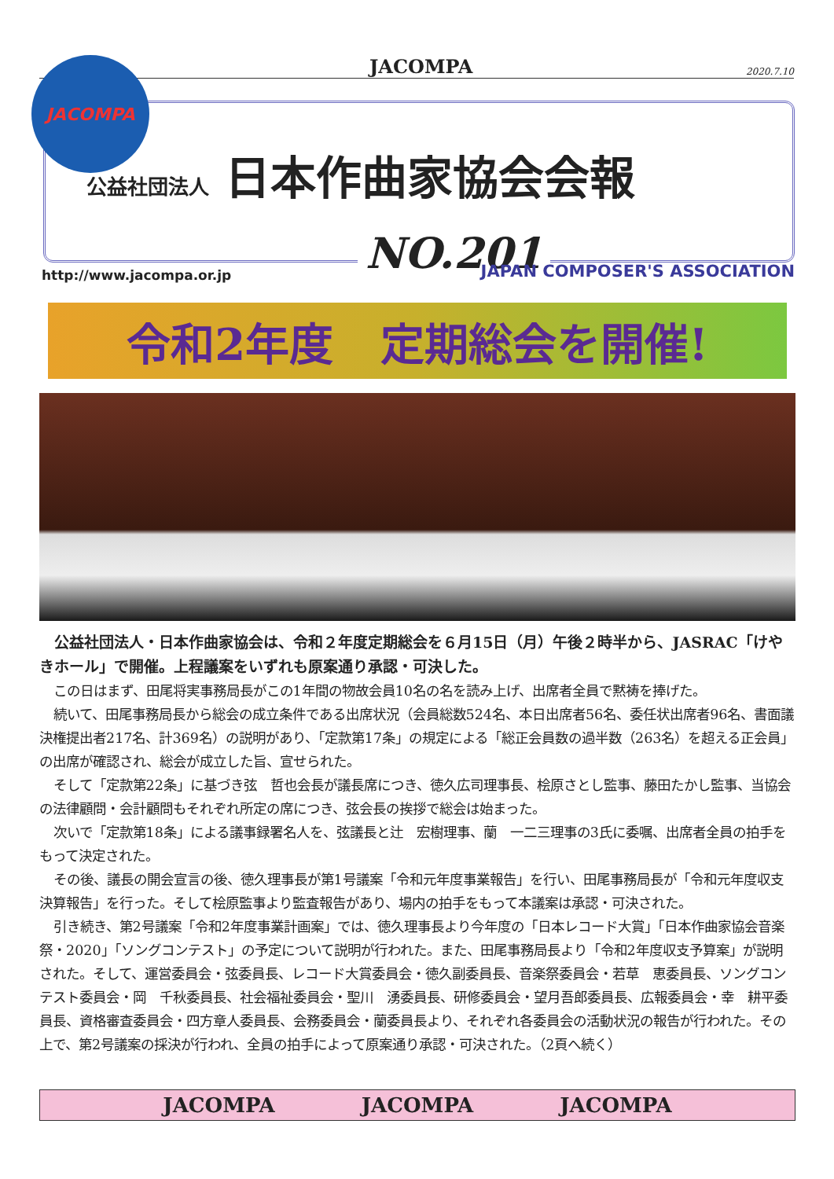JACOMPA 2020.7.10
JACOMPA
公益社団法人 日本作曲家協会会報
NO.201
http://www.jacompa.or.jp JAPAN COMPOSER'S ASSOCIATION
令和2年度 定期総会を開催!
公益社団法人・日本作曲家協会は、令和２年度定期総会を６月15日（月）午後２時半から、JASRAC「けやきホール」で開催。上程議案をいずれも原案通り承認・可決した。
この日はまず、田尾将実事務局長がこの1年間の物故会員10名の名を読み上げ、出席者全員で黙祷を捧げた。
続いて、田尾事務局長から総会の成立条件である出席状況（会員総数524名、本日出席者56名、委任状出席者96名、書面議決権提出者217名、計369名）の説明があり、「定款第17条」の規定による「総正会員数の過半数（263名）を超える正会員」の出席が確認され、総会が成立した旨、宣せられた。
そして「定款第22条」に基づき弦　哲也会長が議長席につき、徳久広司理事長、桧原さとし監事、藤田たかし監事、当協会の法律顧問・会計顧問もそれぞれ所定の席につき、弦会長の挨拶で総会は始まった。
次いで「定款第18条」による議事録署名人を、弦議長と辻　宏樹理事、蘭　一二三理事の3氏に委嘱、出席者全員の拍手をもって決定された。
その後、議長の開会宣言の後、徳久理事長が第1号議案「令和元年度事業報告」を行い、田尾事務局長が「令和元年度収支決算報告」を行った。そして桧原監事より監査報告があり、場内の拍手をもって本議案は承認・可決された。
引き続き、第2号議案「令和2年度事業計画案」では、徳久理事長より今年度の「日本レコード大賞」「日本作曲家協会音楽祭・2020」「ソングコンテスト」の予定について説明が行われた。また、田尾事務局長より「令和2年度収支予算案」が説明された。そして、運営委員会・弦委員長、レコード大賞委員会・徳久副委員長、音楽祭委員会・若草　恵委員長、ソングコンテスト委員会・岡　千秋委員長、社会福祉委員会・聖川　湧委員長、研修委員会・望月吾郎委員長、広報委員会・幸　耕平委員長、資格審査委員会・四方章人委員長、会務委員会・蘭委員長より、それぞれ各委員会の活動状況の報告が行われた。その上で、第2号議案の採決が行われ、全員の拍手によって原案通り承認・可決された。（2頁へ続く）
JACOMPA JACOMPA JACOMPA